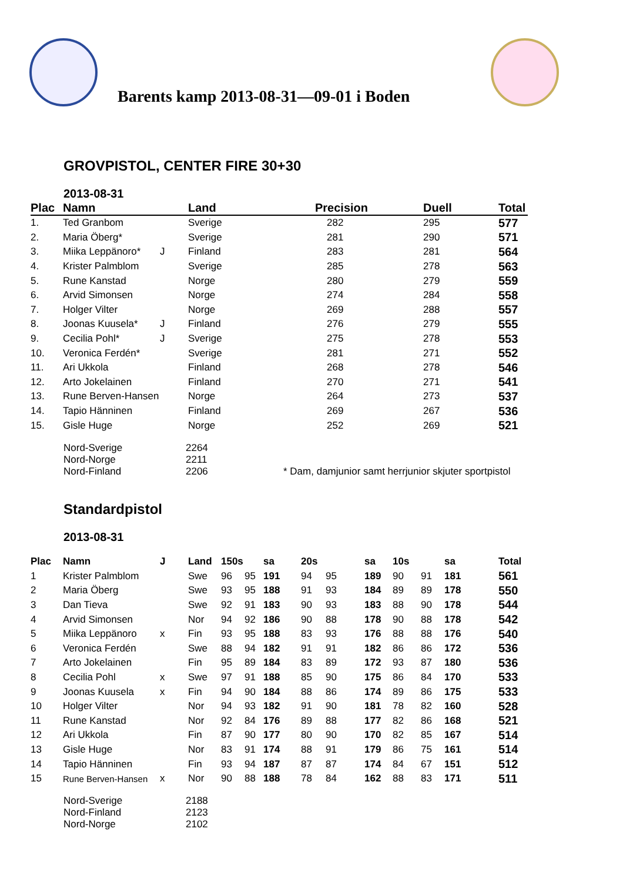Barents kamp 2013-08-31—09-01 i Boden
GROVPISTOL, CENTER FIRE 30+30
2013-08-31
| Plac | Namn | | Land | Precision | Duell | Total |
| --- | --- | --- | --- | --- | --- | --- |
| 1. | Ted Granbom | | Sverige | 282 | 295 | 577 |
| 2. | Maria Öberg* | | Sverige | 281 | 290 | 571 |
| 3. | Miika Leppänoro* | J | Finland | 283 | 281 | 564 |
| 4. | Krister Palmblom | | Sverige | 285 | 278 | 563 |
| 5. | Rune Kanstad | | Norge | 280 | 279 | 559 |
| 6. | Arvid Simonsen | | Norge | 274 | 284 | 558 |
| 7. | Holger Vilter | | Norge | 269 | 288 | 557 |
| 8. | Joonas Kuusela* | J | Finland | 276 | 279 | 555 |
| 9. | Cecilia Pohl* | J | Sverige | 275 | 278 | 553 |
| 10. | Veronica Ferdén* | | Sverige | 281 | 271 | 552 |
| 11. | Ari Ukkola | | Finland | 268 | 278 | 546 |
| 12. | Arto Jokelainen | | Finland | 270 | 271 | 541 |
| 13. | Rune Berven-Hansen | | Norge | 264 | 273 | 537 |
| 14. | Tapio Hänninen | | Finland | 269 | 267 | 536 |
| 15. | Gisle Huge | | Norge | 252 | 269 | 521 |
Nord-Sverige
Nord-Norge
Nord-Finland
2264
2211
2206
* Dam, damjunior samt herrjunior skjuter sportpistol
Standardpistol
2013-08-31
| Plac | Namn | J | Land | 150s | | sa | 20s | | sa | 10s | | sa | Total |
| --- | --- | --- | --- | --- | --- | --- | --- | --- | --- | --- | --- | --- | --- |
| 1 | Krister Palmblom | | Swe | 96 | 95 | 191 | 94 | 95 | 189 | 90 | 91 | 181 | 561 |
| 2 | Maria Öberg | | Swe | 93 | 95 | 188 | 91 | 93 | 184 | 89 | 89 | 178 | 550 |
| 3 | Dan Tieva | | Swe | 92 | 91 | 183 | 90 | 93 | 183 | 88 | 90 | 178 | 544 |
| 4 | Arvid Simonsen | | Nor | 94 | 92 | 186 | 90 | 88 | 178 | 90 | 88 | 178 | 542 |
| 5 | Miika Leppänoro | x | Fin | 93 | 95 | 188 | 83 | 93 | 176 | 88 | 88 | 176 | 540 |
| 6 | Veronica Ferdén | | Swe | 88 | 94 | 182 | 91 | 91 | 182 | 86 | 86 | 172 | 536 |
| 7 | Arto Jokelainen | | Fin | 95 | 89 | 184 | 83 | 89 | 172 | 93 | 87 | 180 | 536 |
| 8 | Cecilia Pohl | x | Swe | 97 | 91 | 188 | 85 | 90 | 175 | 86 | 84 | 170 | 533 |
| 9 | Joonas Kuusela | x | Fin | 94 | 90 | 184 | 88 | 86 | 174 | 89 | 86 | 175 | 533 |
| 10 | Holger Vilter | | Nor | 94 | 93 | 182 | 91 | 90 | 181 | 78 | 82 | 160 | 528 |
| 11 | Rune Kanstad | | Nor | 92 | 84 | 176 | 89 | 88 | 177 | 82 | 86 | 168 | 521 |
| 12 | Ari Ukkola | | Fin | 87 | 90 | 177 | 80 | 90 | 170 | 82 | 85 | 167 | 514 |
| 13 | Gisle Huge | | Nor | 83 | 91 | 174 | 88 | 91 | 179 | 86 | 75 | 161 | 514 |
| 14 | Tapio Hänninen | | Fin | 93 | 94 | 187 | 87 | 87 | 174 | 84 | 67 | 151 | 512 |
| 15 | Rune Berven-Hansen | x | Nor | 90 | 88 | 188 | 78 | 84 | 162 | 88 | 83 | 171 | 511 |
Nord-Sverige
Nord-Finland
Nord-Norge
2188
2123
2102